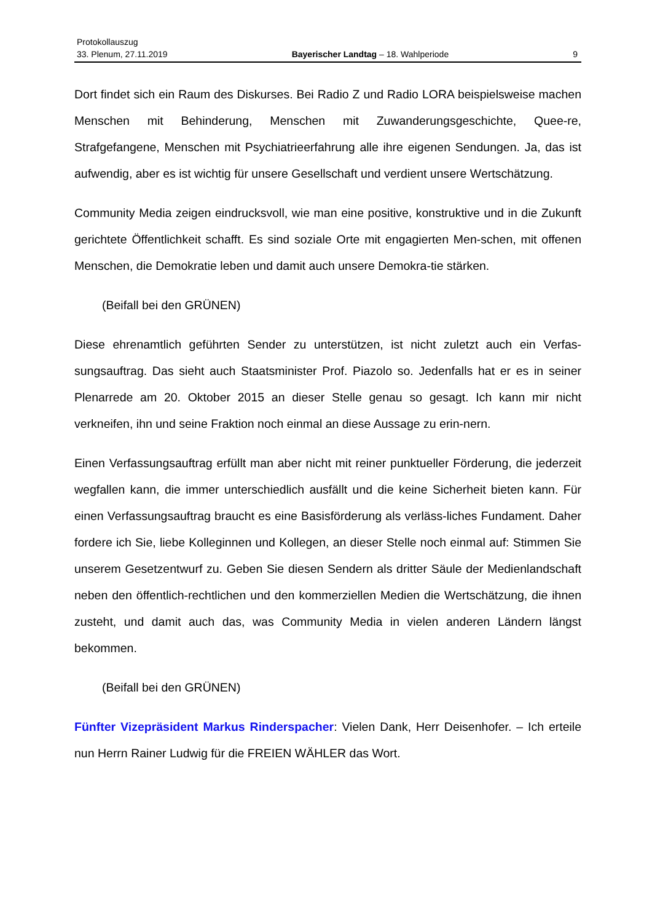Protokollauszug
33. Plenum, 27.11.2019 Bayerischer Landtag – 18. Wahlperiode 9
Dort findet sich ein Raum des Diskurses. Bei Radio Z und Radio LORA beispielsweise machen Menschen mit Behinderung, Menschen mit Zuwanderungsgeschichte, Quee-re, Strafgefangene, Menschen mit Psychiatrieerfahrung alle ihre eigenen Sendungen. Ja, das ist aufwendig, aber es ist wichtig für unsere Gesellschaft und verdient unsere Wertschätzung.
Community Media zeigen eindrucksvoll, wie man eine positive, konstruktive und in die Zukunft gerichtete Öffentlichkeit schafft. Es sind soziale Orte mit engagierten Men-schen, mit offenen Menschen, die Demokratie leben und damit auch unsere Demokra-tie stärken.
(Beifall bei den GRÜNEN)
Diese ehrenamtlich geführten Sender zu unterstützen, ist nicht zuletzt auch ein Verfas-sungsauftrag. Das sieht auch Staatsminister Prof. Piazolo so. Jedenfalls hat er es in seiner Plenarrede am 20. Oktober 2015 an dieser Stelle genau so gesagt. Ich kann mir nicht verkneifen, ihn und seine Fraktion noch einmal an diese Aussage zu erin-nern.
Einen Verfassungsauftrag erfüllt man aber nicht mit reiner punktueller Förderung, die jederzeit wegfallen kann, die immer unterschiedlich ausfällt und die keine Sicherheit bieten kann. Für einen Verfassungsauftrag braucht es eine Basisförderung als verläss-liches Fundament. Daher fordere ich Sie, liebe Kolleginnen und Kollegen, an dieser Stelle noch einmal auf: Stimmen Sie unserem Gesetzentwurf zu. Geben Sie diesen Sendern als dritter Säule der Medienlandschaft neben den öffentlich-rechtlichen und den kommerziellen Medien die Wertschätzung, die ihnen zusteht, und damit auch das, was Community Media in vielen anderen Ländern längst bekommen.
(Beifall bei den GRÜNEN)
Fünfter Vizepräsident Markus Rinderspacher: Vielen Dank, Herr Deisenhofer. – Ich erteile nun Herrn Rainer Ludwig für die FREIEN WÄHLER das Wort.